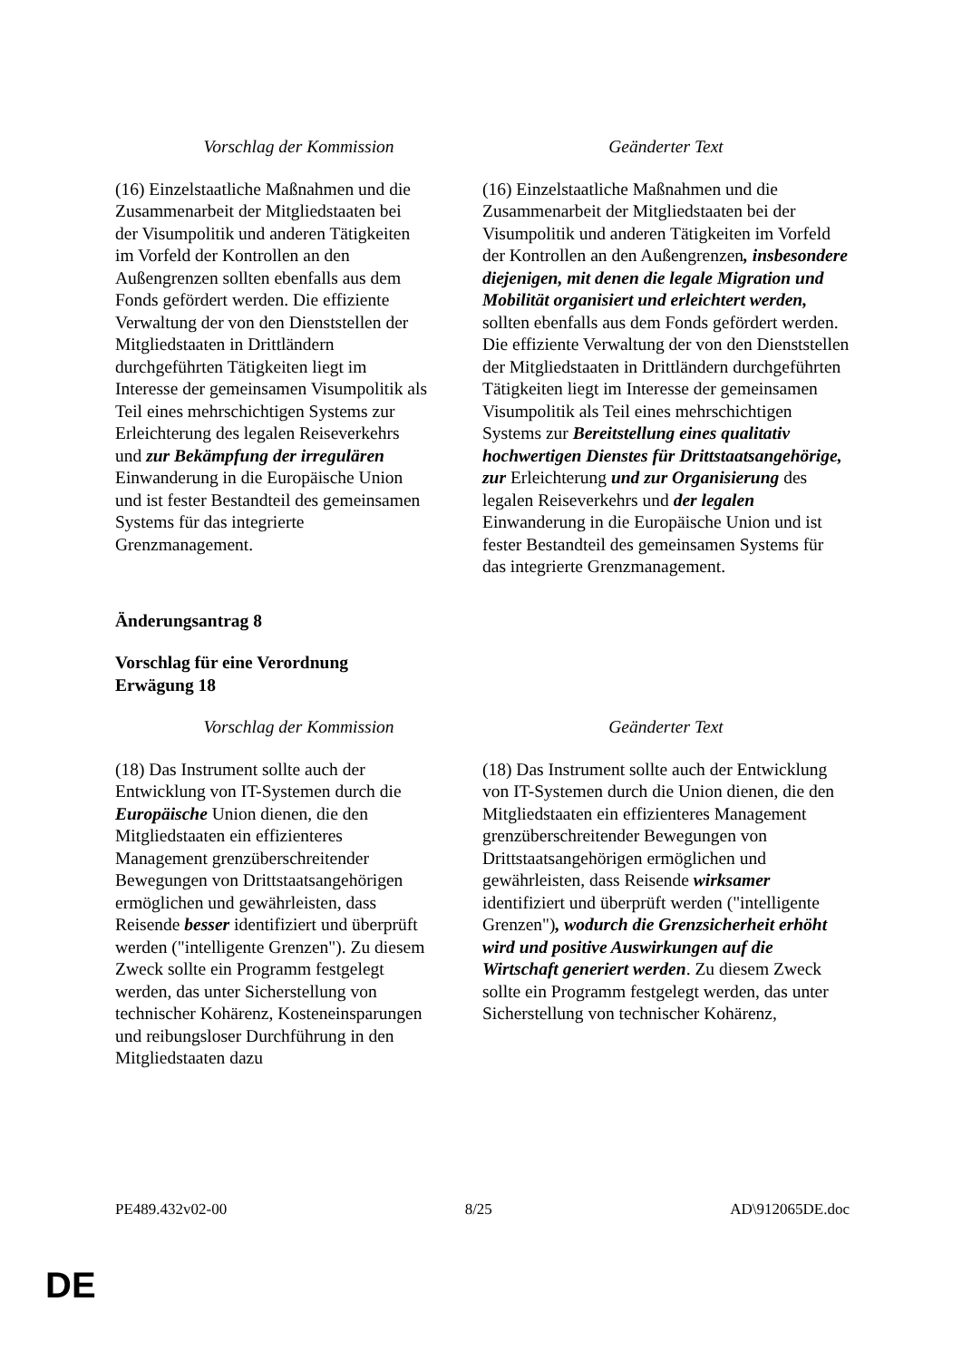| Vorschlag der Kommission | Geänderter Text |
| --- | --- |
| (16) Einzelstaatliche Maßnahmen und die Zusammenarbeit der Mitgliedstaaten bei der Visumpolitik und anderen Tätigkeiten im Vorfeld der Kontrollen an den Außengrenzen sollten ebenfalls aus dem Fonds gefördert werden. Die effiziente Verwaltung der von den Dienststellen der Mitgliedstaaten in Drittländern durchgeführten Tätigkeiten liegt im Interesse der gemeinsamen Visumpolitik als Teil eines mehrschichtigen Systems zur Erleichterung des legalen Reiseverkehrs und zur Bekämpfung der irregulären Einwanderung in die Europäische Union und ist fester Bestandteil des gemeinsamen Systems für das integrierte Grenzmanagement. | (16) Einzelstaatliche Maßnahmen und die Zusammenarbeit der Mitgliedstaaten bei der Visumpolitik und anderen Tätigkeiten im Vorfeld der Kontrollen an den Außengrenzen , insbesondere diejenigen, mit denen die legale Migration und Mobilität organisiert und erleichtert werden, sollten ebenfalls aus dem Fonds gefördert werden. Die effiziente Verwaltung der von den Dienststellen der Mitgliedstaaten in Drittländern durchgeführten Tätigkeiten liegt im Interesse der gemeinsamen Visumpolitik als Teil eines mehrschichtigen Systems zur Bereitstellung eines qualitativ hochwertigen Dienstes für Drittstaatsangehörige, zur Erleichterung und zur Organisierung des legalen Reiseverkehrs und der legalen Einwanderung in die Europäische Union und ist fester Bestandteil des gemeinsamen Systems für das integrierte Grenzmanagement. |
Änderungsantrag 8
Vorschlag für eine Verordnung
Erwägung 18
| Vorschlag der Kommission | Geänderter Text |
| --- | --- |
| (18) Das Instrument sollte auch der Entwicklung von IT-Systemen durch die Europäische Union dienen, die den Mitgliedstaaten ein effizienteres Management grenzüberschreitender Bewegungen von Drittstaatsangehörigen ermöglichen und gewährleisten, dass Reisende besser identifiziert und überprüft werden ("intelligente Grenzen"). Zu diesem Zweck sollte ein Programm festgelegt werden, das unter Sicherstellung von technischer Kohärenz, Kosteneinsparungen und reibungsloser Durchführung in den Mitgliedstaaten dazu | (18) Das Instrument sollte auch der Entwicklung von IT-Systemen durch die Union dienen, die den Mitgliedstaaten ein effizienteres Management grenzüberschreitender Bewegungen von Drittstaatsangehörigen ermöglichen und gewährleisten, dass Reisende wirksamer identifiziert und überprüft werden ("intelligente Grenzen") , wodurch die Grenzsicherheit erhöht wird und positive Auswirkungen auf die Wirtschaft generiert werden . Zu diesem Zweck sollte ein Programm festgelegt werden, das unter Sicherstellung von technischer Kohärenz, |
PE489.432v02-00 8/25 AD\912065DE.doc
DE